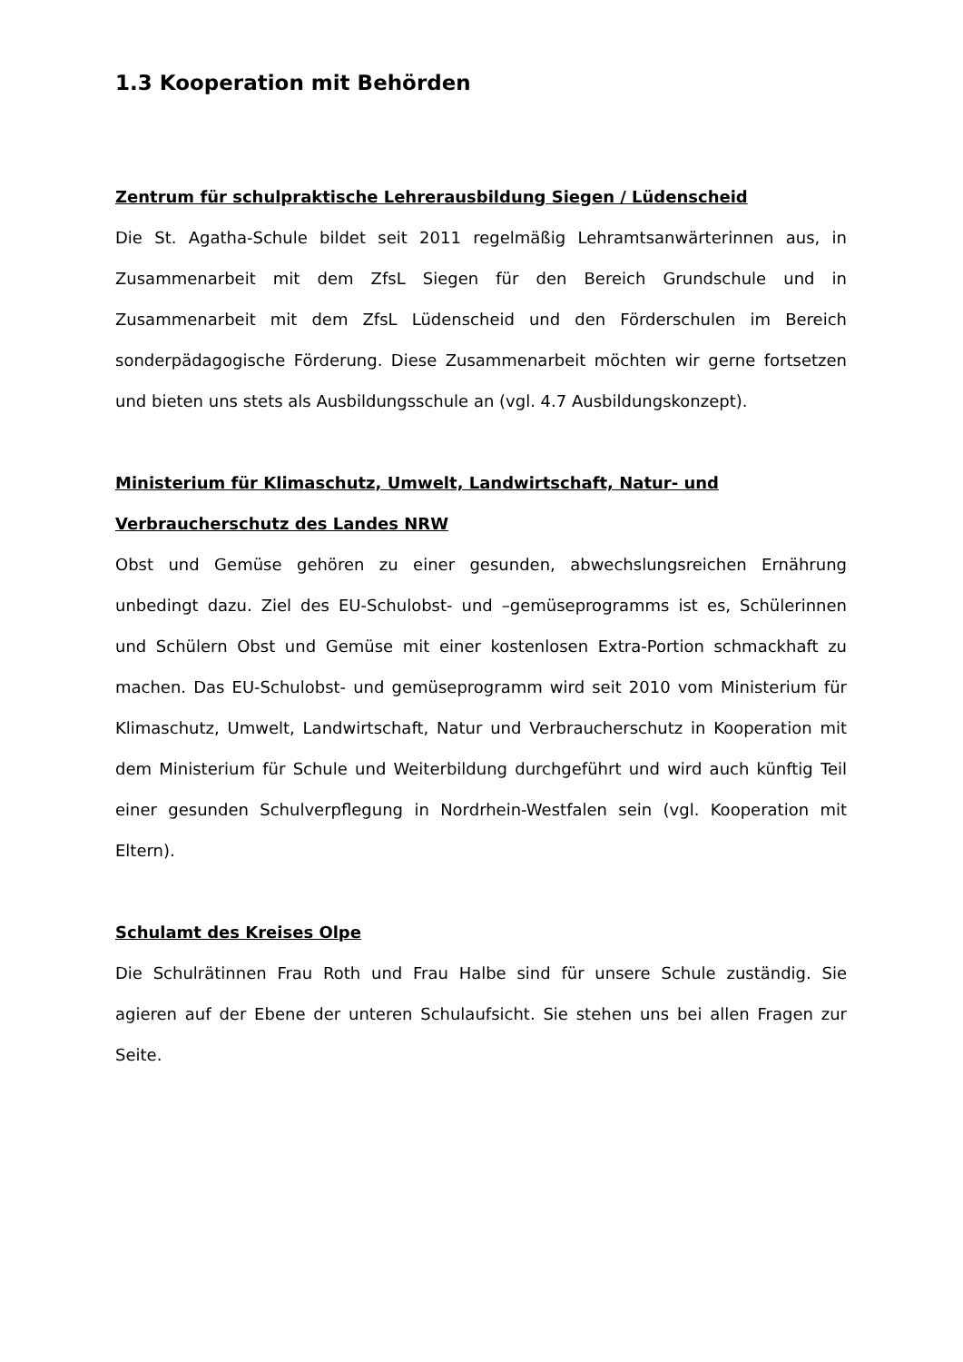1.3 Kooperation mit Behörden
Zentrum für schulpraktische Lehrerausbildung Siegen / Lüdenscheid
Die St. Agatha-Schule bildet seit 2011 regelmäßig Lehramtsanwärterinnen aus, in Zusammenarbeit mit dem ZfsL Siegen für den Bereich Grundschule und in Zusammenarbeit mit dem ZfsL Lüdenscheid und den Förderschulen im Bereich sonderpädagogische Förderung. Diese Zusammenarbeit möchten wir gerne fortsetzen und bieten uns stets als Ausbildungsschule an (vgl. 4.7 Ausbildungskonzept).
Ministerium für Klimaschutz, Umwelt, Landwirtschaft, Natur- und Verbraucherschutz des Landes NRW
Obst und Gemüse gehören zu einer gesunden, abwechslungsreichen Ernährung unbedingt dazu. Ziel des EU-Schulobst- und –gemüseprogramms ist es, Schülerinnen und Schülern Obst und Gemüse mit einer kostenlosen Extra-Portion schmackhaft zu machen. Das EU-Schulobst- und gemüseprogramm wird seit 2010 vom Ministerium für Klimaschutz, Umwelt, Landwirtschaft, Natur und Verbraucherschutz in Kooperation mit dem Ministerium für Schule und Weiterbildung durchgeführt und wird auch künftig Teil einer gesunden Schulverpflegung in Nordrhein-Westfalen sein (vgl. Kooperation mit Eltern).
Schulamt des Kreises Olpe
Die Schulrätinnen Frau Roth und Frau Halbe sind für unsere Schule zuständig. Sie agieren auf der Ebene der unteren Schulaufsicht. Sie stehen uns bei allen Fragen zur Seite.